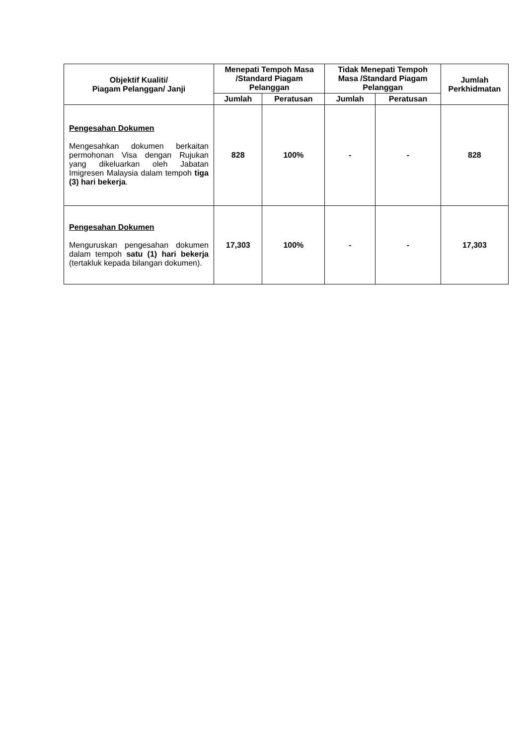| Objektif Kualiti/ Piagam Pelanggan/ Janji | Menepati Tempoh Masa /Standard Piagam Pelanggan | | Tidak Menepati Tempoh Masa /Standard Piagam Pelanggan | | Jumlah Perkhidmatan |
| --- | --- | --- | --- | --- | --- |
| | Jumlah | Peratusan | Jumlah | Peratusan | |
| Pengesahan Dokumen Mengesahkan dokumen berkaitan permohonan Visa dengan Rujukan yang dikeluarkan oleh Jabatan Imigresen Malaysia dalam tempoh tiga (3) hari bekerja . | 828 | 100% | - | - | 828 |
| Pengesahan Dokumen Menguruskan pengesahan dokumen dalam tempoh satu (1) hari bekerja (tertakluk kepada bilangan dokumen). | 17,303 | 100% | - | - | 17,303 |